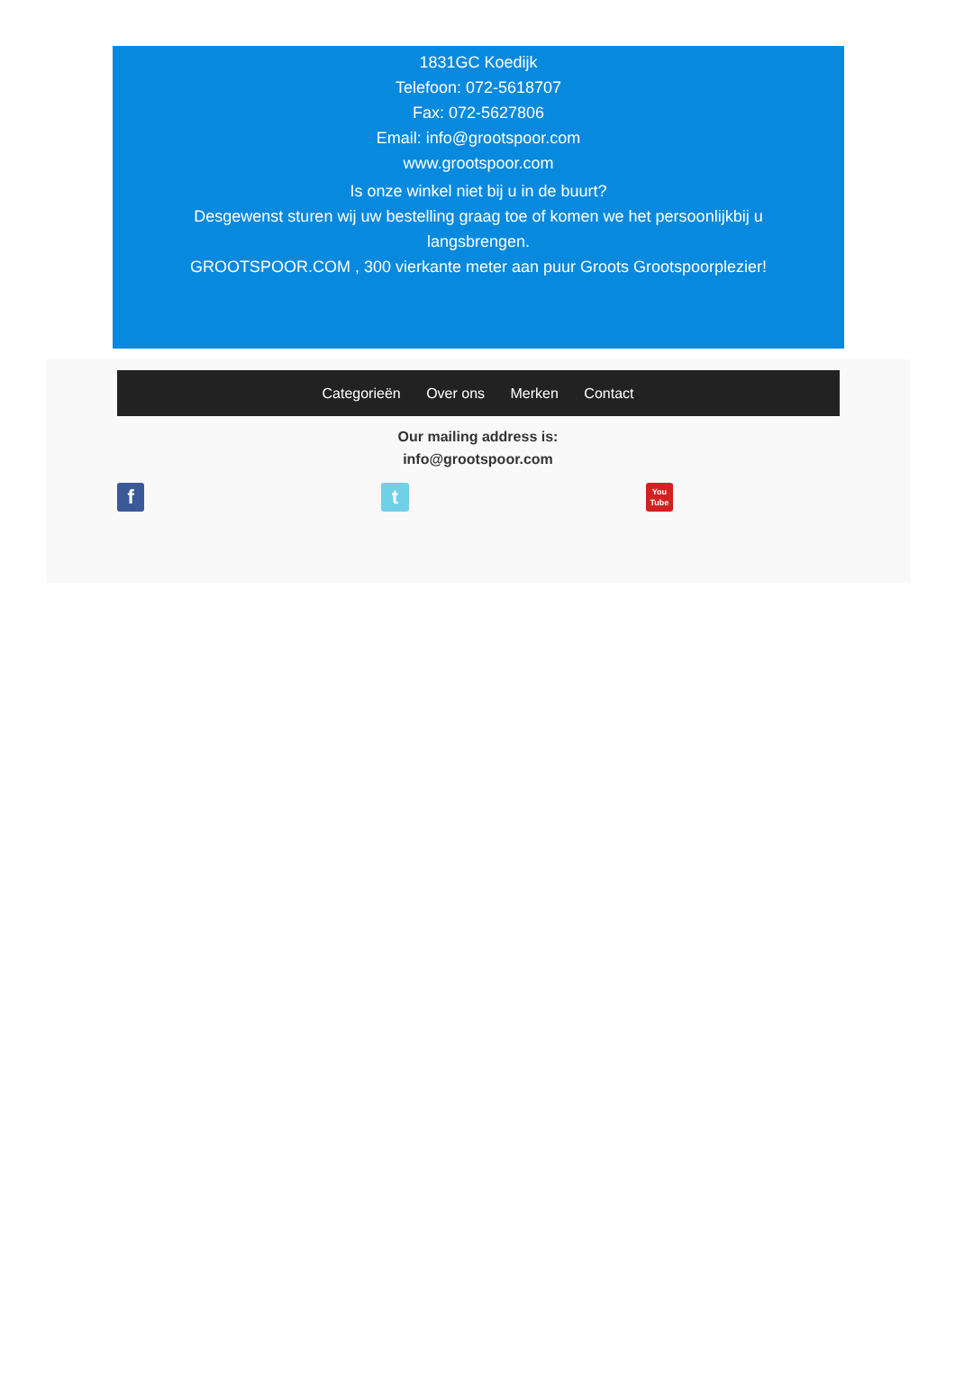1831GC Koedijk
Telefoon: 072-5618707
Fax: 072-5627806
Email: info@grootspoor.com
www.grootspoor.com
Is onze winkel niet bij u in de buurt?
Desgewenst sturen wij uw bestelling graag toe of komen we het persoonlijkbij u langsbrengen.
GROOTSPOOR.COM , 300 vierkante meter aan puur Groots Grootspoorplezier!
Categorieën Over ons Merken Contact
Our mailing address is:
info@grootspoor.com
f t
You
Tube